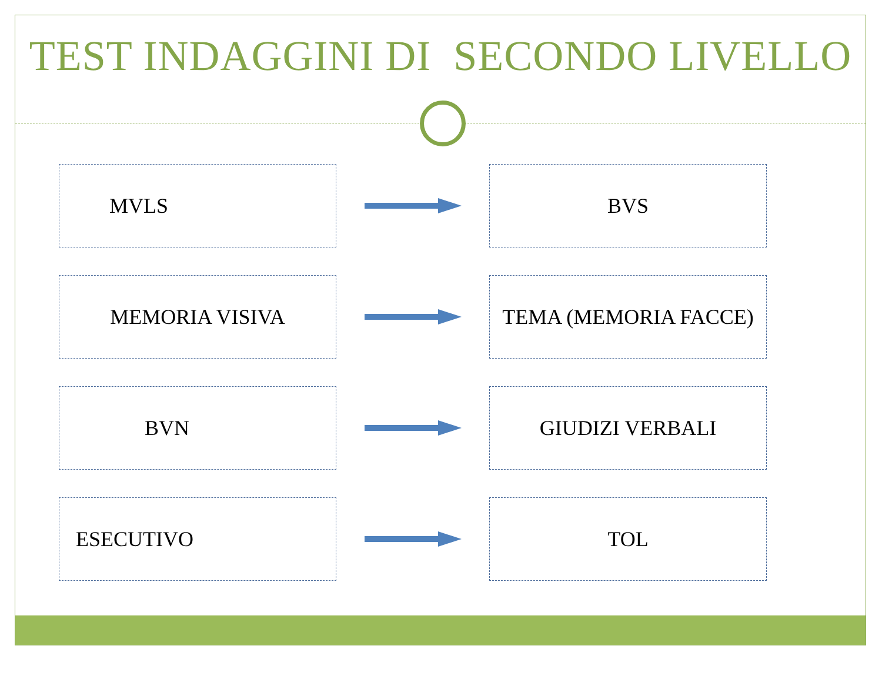TEST INDAGGINI DI SECONDO LIVELLO
MVLS BVS
MEMORIA VISIVA TEMA (MEMORIA FACCE)
BVN GIUDIZI VERBALI
ESECUTIVO TOL